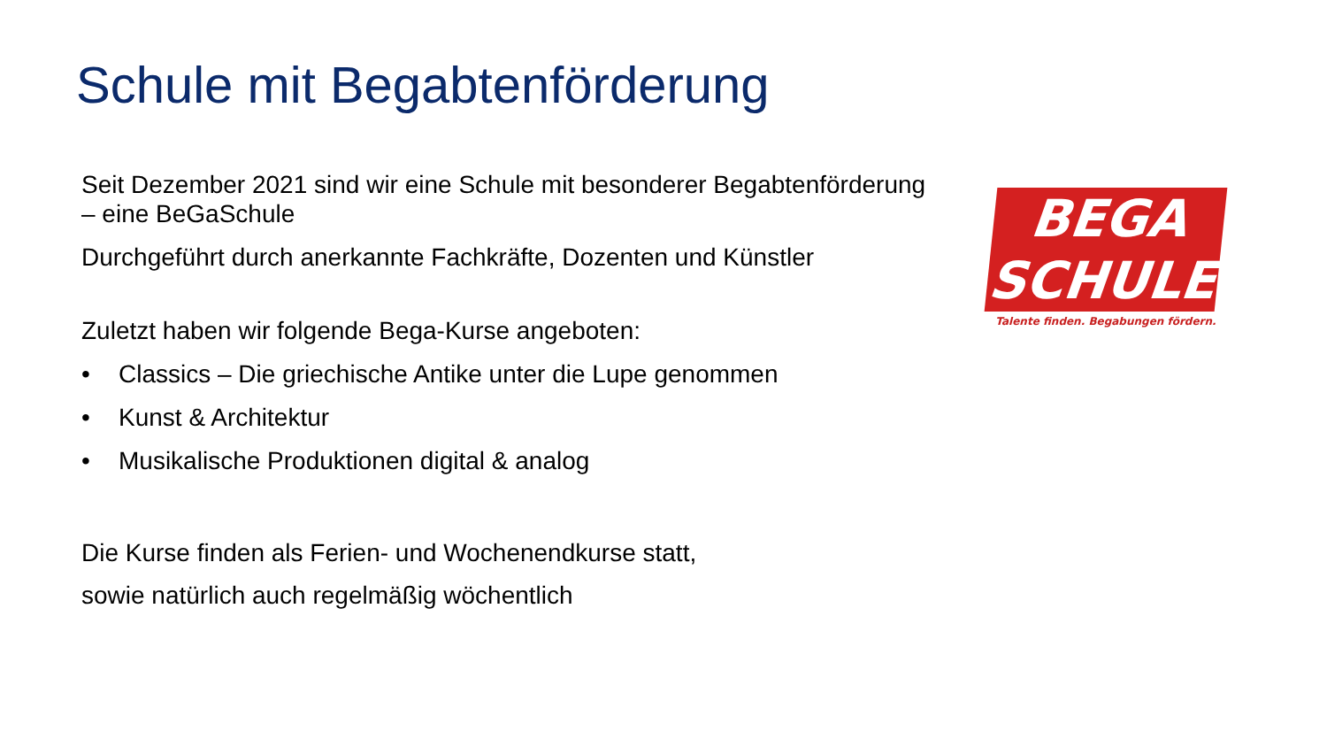Schule mit Begabtenförderung
Seit Dezember 2021 sind wir eine Schule mit besonderer Begabtenförderung – eine BeGaSchule
Durchgeführt durch anerkannte Fachkräfte, Dozenten und Künstler
Zuletzt haben wir folgende Bega-Kurse angeboten:
• Classics – Die griechische Antike unter die Lupe genommen
• Kunst & Architektur
• Musikalische Produktionen digital & analog
Die Kurse finden als Ferien- und Wochenendkurse statt,
sowie natürlich auch regelmäßig wöchentlich
BEGA
SCHULE
Talente finden. Begabungen fördern.